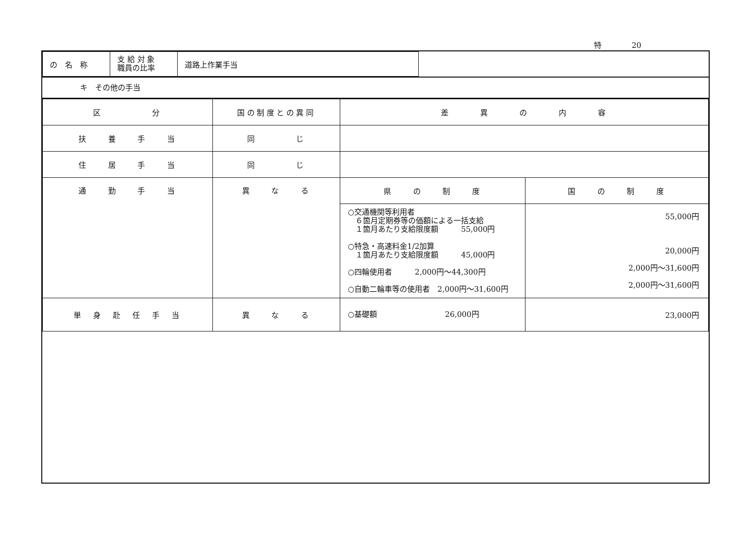特　　　　20
| の 名 称 | 支 給 対 象 職員の比率 | 道路上作業手当 |
キ　その他の手当
| 区 分 | 国の制度との異同 | 差 異 の 内 容 | |
| --- | --- | --- | --- |
| 扶 養 手 当 | 同 じ | | |
| 住 居 手 当 | 同 じ | | |
| 通 勤 手 当 | 異 な る | 県 の 制 度 | 国 の 制 度 |
| | | ○交通機関等利用者 ６箇月定期券等の価額による一括支給 １箇月あたり支給限度額 55,000円 ○特急・高速料金1/2加算 １箇月あたり支給限度額 45,000円 ○四輪使用者 2,000円～44,300円 ○自動二輪車等の使用者 2,000円～31,600円 | 55,000円 20,000円 2,000円～31,600円 2,000円～31,600円 |
| 単 身 赴 任 手 当 | 異 な る | ○基礎額 26,000円 | 23,000円 |